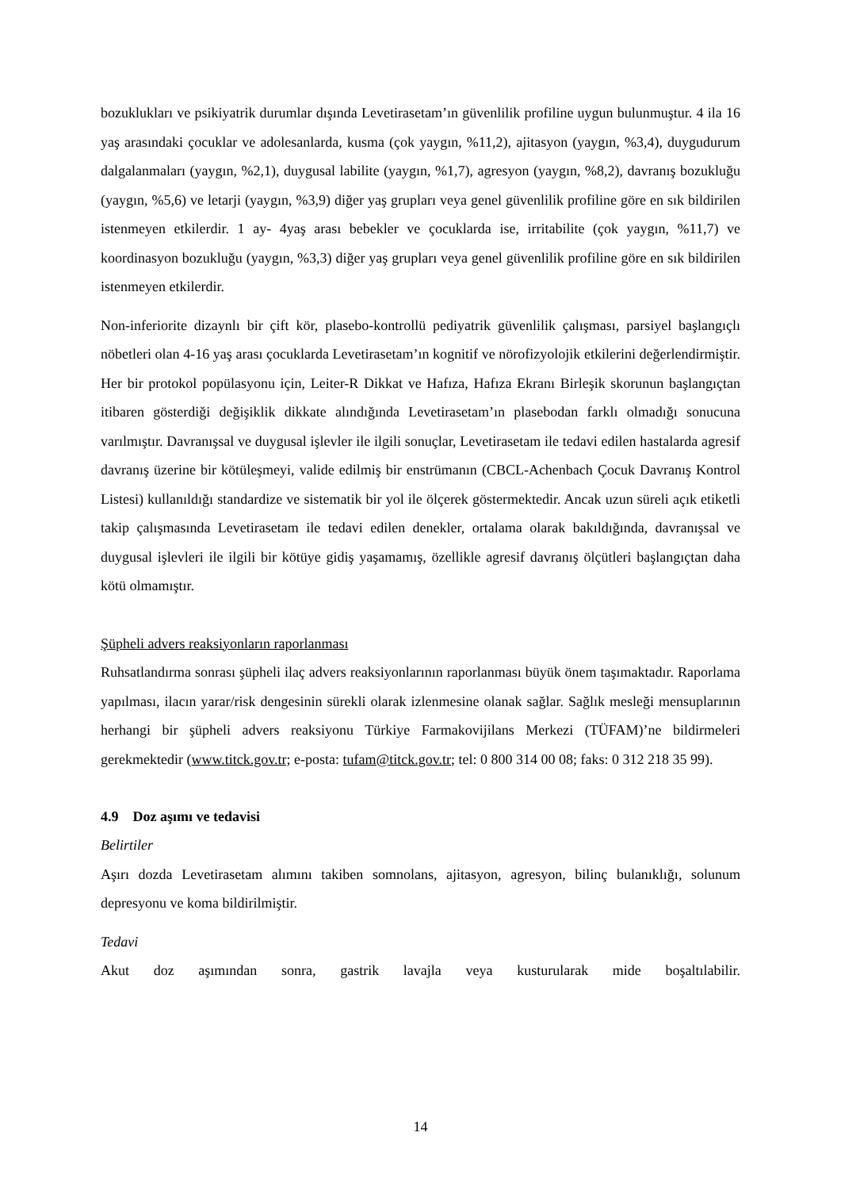bozuklukları ve psikiyatrik durumlar dışında Levetirasetam’ın güvenlilik profiline uygun bulunmuştur. 4 ila 16 yaş arasındaki çocuklar ve adolesanlarda, kusma (çok yaygın, %11,2), ajitasyon (yaygın, %3,4), duygudurum dalgalanmaları (yaygın, %2,1), duygusal labilite (yaygın, %1,7), agresyon (yaygın, %8,2), davranış bozukluğu (yaygın, %5,6) ve letarji (yaygın, %3,9) diğer yaş grupları veya genel güvenlilik profiline göre en sık bildirilen istenmeyen etkilerdir. 1 ay- 4yaş arası bebekler ve çocuklarda ise, irritabilite (çok yaygın, %11,7) ve koordinasyon bozukluğu (yaygın, %3,3) diğer yaş grupları veya genel güvenlilik profiline göre en sık bildirilen istenmeyen etkilerdir.
Non-inferiorite dizaynlı bir çift kör, plasebo-kontrollü pediyatrik güvenlilik çalışması, parsiyel başlangıçlı nöbetleri olan 4-16 yaş arası çocuklarda Levetirasetam’ın kognitif ve nörofizyolojik etkilerini değerlendirmiştir. Her bir protokol popülasyonu için, Leiter-R Dikkat ve Hafıza, Hafıza Ekranı Birleşik skorunun başlangıçtan itibaren gösterdiği değişiklik dikkate alındığında Levetirasetam’ın plasebodan farklı olmadığı sonucuna varılmıştır. Davranışsal ve duygusal işlevler ile ilgili sonuçlar, Levetirasetam ile tedavi edilen hastalarda agresif davranış üzerine bir kötüleşmeyi, valide edilmiş bir enstrümanın (CBCL-Achenbach Çocuk Davranış Kontrol Listesi) kullanıldığı standardize ve sistematik bir yol ile ölçerek göstermektedir. Ancak uzun süreli açık etiketli takip çalışmasında Levetirasetam ile tedavi edilen denekler, ortalama olarak bakıldığında, davranışsal ve duygusal işlevleri ile ilgili bir kötüye gidiş yaşamamış, özellikle agresif davranış ölçütleri başlangıçtan daha kötü olmamıştır.
Şüpheli advers reaksiyonların raporlanması
Ruhsatlandırma sonrası şüpheli ilaç advers reaksiyonlarının raporlanması büyük önem taşımaktadır. Raporlama yapılması, ilacın yarar/risk dengesinin sürekli olarak izlenmesine olanak sağlar. Sağlık mesleği mensuplarının herhangi bir şüpheli advers reaksiyonu Türkiye Farmakovijilans Merkezi (TÜFAM)’ne bildirmeleri gerekmektedir (www.titck.gov.tr; e-posta: tufam@titck.gov.tr; tel: 0 800 314 00 08; faks: 0 312 218 35 99).
4.9 Doz aşımı ve tedavisi
Belirtiler
Aşırı dozda Levetirasetam alımını takiben somnolans, ajitasyon, agresyon, bilinç bulanıklığı, solunum depresyonu ve koma bildirilmiştir.
Tedavi
Akut doz aşımından sonra, gastrik lavajla veya kusturularak mide boşaltılabilir.
14